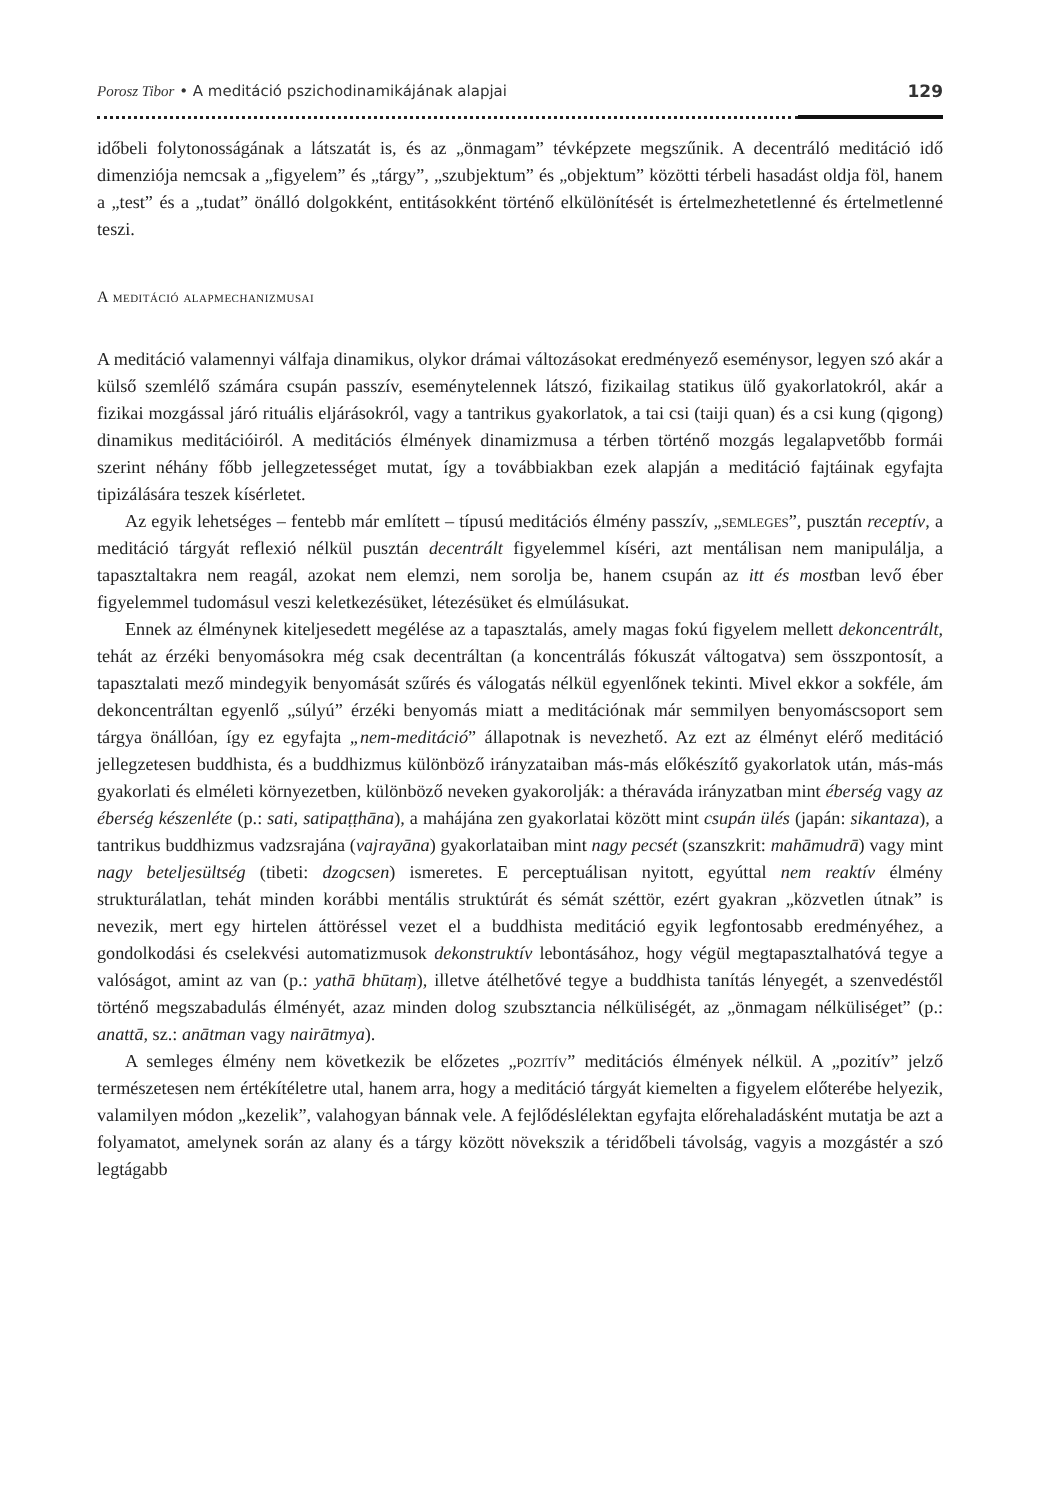Porosz Tibor • A meditáció pszichodinamikájának alapjai 129
időbeli folytonosságának a látszatát is, és az „önmagam” tévképzete megszűnik. A decentráló meditáció idő dimenziója nemcsak a „figyelem” és „tárgy”, „szubjektum” és „objektum” közötti térbeli hasadást oldja föl, hanem a „test” és a „tudat” önálló dolgokként, entitásokként történő elkülönítését is értelmezhetetlenné és értelmetlenné teszi.
A meditáció alapmechanizmusai
A meditáció valamennyi válfaja dinamikus, olykor drámai változásokat eredményező eseménysor, legyen szó akár a külső szemlélő számára csupán passzív, eseménytelennek látszó, fizikailag statikus ülő gyakorlatokról, akár a fizikai mozgással járó rituális eljárásokról, vagy a tantrikus gyakorlatok, a tai csi (taiji quan) és a csi kung (qigong) dinamikus meditációiról. A meditációs élmények dinamizmusa a térben történő mozgás legalapvetőbb formái szerint néhány főbb jellegzetességet mutat, így a továbbiakban ezek alapján a meditáció fajtáinak egyfajta tipizálására teszek kísérletet.
Az egyik lehetséges – fentebb már említett – típusú meditációs élmény passzív, „semleges”, pusztán receptív, a meditáció tárgyát reflexió nélkül pusztán decentrált figyelemmel kíséri, azt mentálisan nem manipulálja, a tapasztaltakra nem reagál, azokat nem elemzi, nem sorolja be, hanem csupán az itt és mostban levő éber figyelemmel tudomásul veszi keletkezésüket, létezésüket és elmúlásukat.
Ennek az élménynek kiteljesedett megélése az a tapasztalás, amely magas fokú figyelem mellett dekoncentrált, tehát az érzéki benyomásokra még csak decentráltan (a koncentrálás fókuszát váltogatva) sem összpontosít, a tapasztalati mező mindegyik benyomását szűrés és válogatás nélkül egyenlőnek tekinti. Mivel ekkor a sokféle, ám dekoncentráltan egyenlő „súlyú” érzéki benyomás miatt a meditációnak már semmilyen benyomáscsoport sem tárgya önállóan, így ez egyfajta „nem-meditáció” állapotnak is nevezhető. Az ezt az élményt elérő meditáció jellegzetesen buddhista, és a buddhizmus különböző irányzataiban más-más előkészítő gyakorlatok után, más-más gyakorlati és elméleti környezetben, különböző neveken gyakorolják: a théraváda irányzatban mint éberség vagy az éberség készenléte (p.: sati, satipaṭṭhāna), a mahájána zen gyakorlatai között mint csupán ülés (japán: sikantaza), a tantrikus buddhizmus vadzsrajána (vajrayāna) gyakorlataiban mint nagy pecsét (szanszkrit: mahāmudrā) vagy mint nagy beteljesültség (tibeti: dzogcsen) ismeretes. E perceptuálisan nyitott, egyúttal nem reaktív élmény strukturálatlan, tehát minden korábbi mentális struktúrát és sémát széttör, ezért gyakran „közvetlen útnak” is nevezik, mert egy hirtelen áttöréssel vezet el a buddhista meditáció egyik legfontosabb eredményéhez, a gondolkodási és cselekvési automatizmusok dekonstruktív lebontásához, hogy végül megtapasztalhatóvá tegye a valóságot, amint az van (p.: yathā bhūtaṃ), illetve átélhetővé tegye a buddhista tanítás lényegét, a szenvedéstől történő megszabadulás élményét, azaz minden dolog szubsztancia nélküliségét, az „önmagam nélküliséget” (p.: anattā, sz.: anātman vagy nairātmya).
A semleges élmény nem következik be előzetes „pozitív” meditációs élmények nélkül. A „pozitív” jelző természetesen nem értékítéletre utal, hanem arra, hogy a meditáció tárgyát kiemelten a figyelem előterébe helyezik, valamilyen módon „kezelik”, valahogyan bánnak vele. A fejlődéslélektan egyfajta előrehaladásként mutatja be azt a folyamatot, amelynek során az alany és a tárgy között növekszik a téridőbeli távolság, vagyis a mozgástér a szó legtágabb